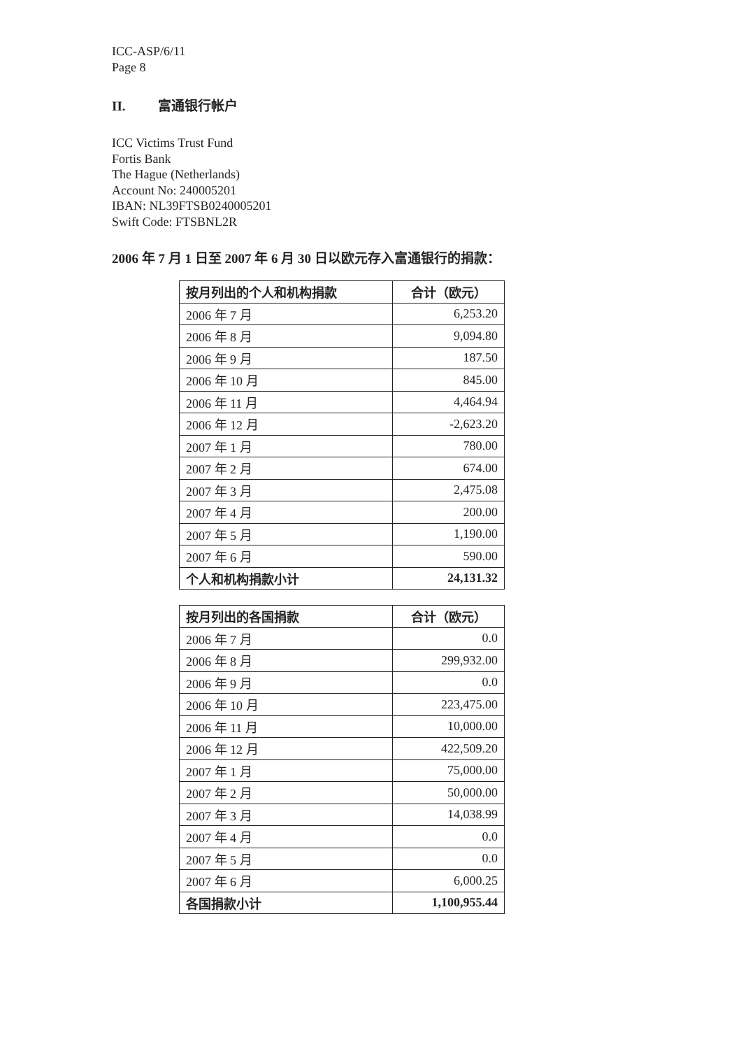ICC-ASP/6/11
Page 8
II. 富通银行帐户
ICC Victims Trust Fund
Fortis Bank
The Hague (Netherlands)
Account No: 240005201
IBAN: NL39FTSB0240005201
Swift Code: FTSBNL2R
2006 年 7 月 1 日至 2007 年 6 月 30 日以欧元存入富通银行的捐款：
| 按月列出的个人和机构捐款 | 合计（欧元） |
| --- | --- |
| 2006 年 7 月 | 6,253.20 |
| 2006 年 8 月 | 9,094.80 |
| 2006 年 9 月 | 187.50 |
| 2006 年 10 月 | 845.00 |
| 2006 年 11 月 | 4,464.94 |
| 2006 年 12 月 | -2,623.20 |
| 2007 年 1 月 | 780.00 |
| 2007 年 2 月 | 674.00 |
| 2007 年 3 月 | 2,475.08 |
| 2007 年 4 月 | 200.00 |
| 2007 年 5 月 | 1,190.00 |
| 2007 年 6 月 | 590.00 |
| 个人和机构捐款小计 | 24,131.32 |
| 按月列出的各国捐款 | 合计（欧元） |
| --- | --- |
| 2006 年 7 月 | 0.0 |
| 2006 年 8 月 | 299,932.00 |
| 2006 年 9 月 | 0.0 |
| 2006 年 10 月 | 223,475.00 |
| 2006 年 11 月 | 10,000.00 |
| 2006 年 12 月 | 422,509.20 |
| 2007 年 1 月 | 75,000.00 |
| 2007 年 2 月 | 50,000.00 |
| 2007 年 3 月 | 14,038.99 |
| 2007 年 4 月 | 0.0 |
| 2007 年 5 月 | 0.0 |
| 2007 年 6 月 | 6,000.25 |
| 各国捐款小计 | 1,100,955.44 |